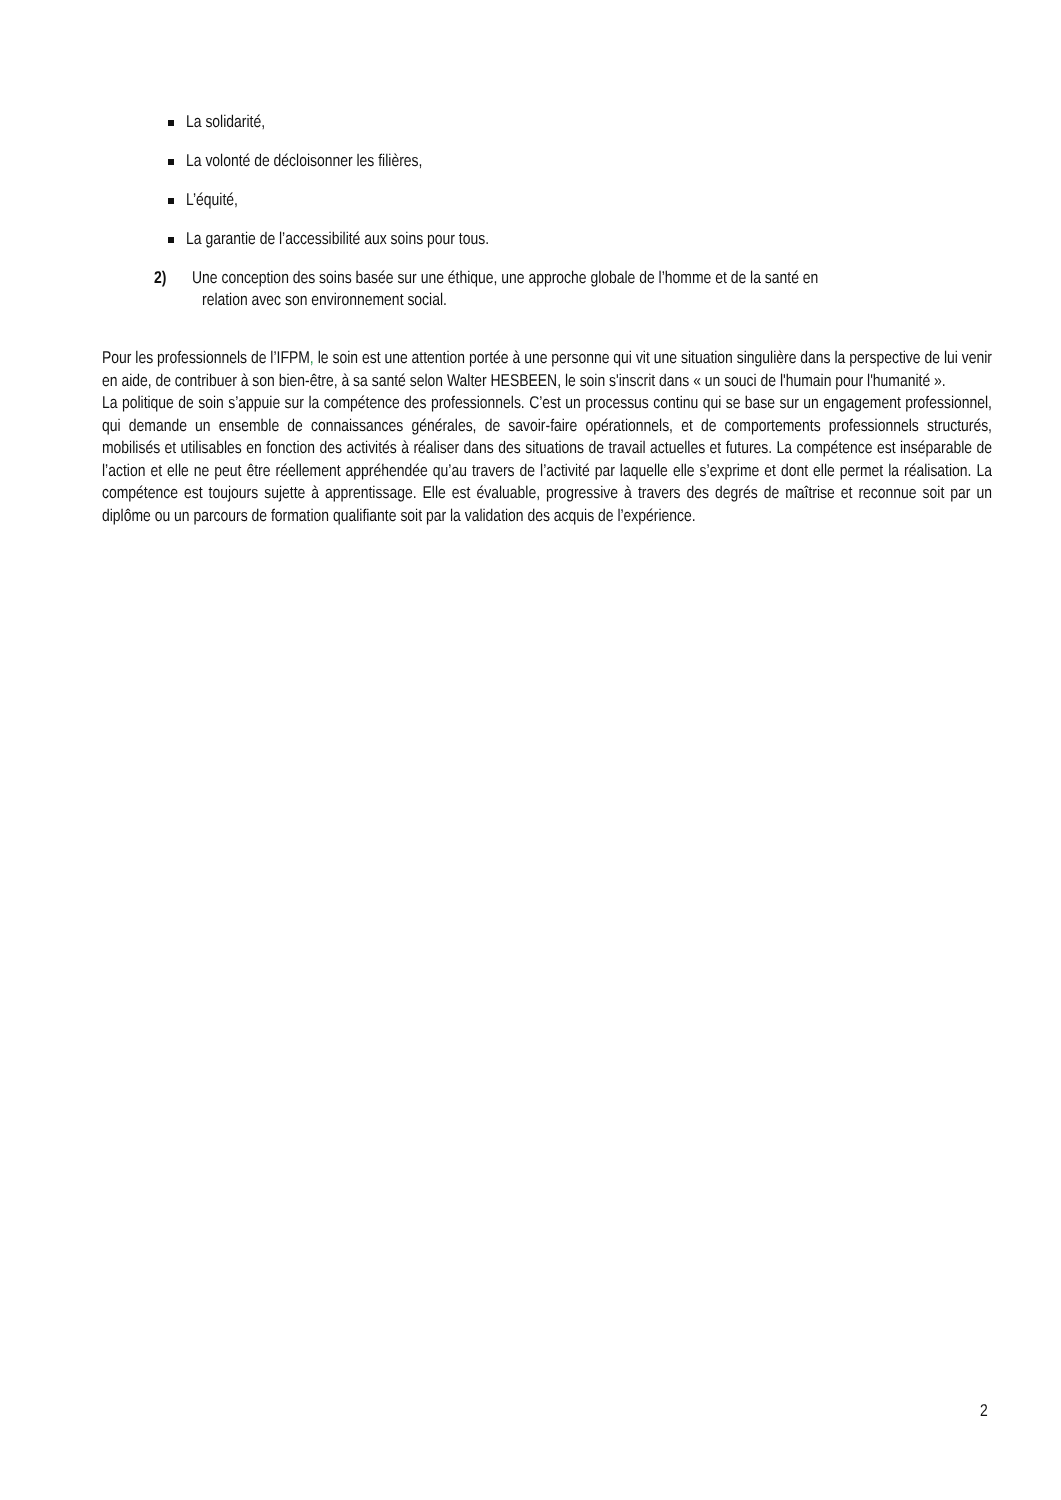La solidarité,
La volonté de décloisonner les filières,
L’équité,
La garantie de l’accessibilité aux soins pour tous.
2) Une conception des soins basée sur une éthique, une approche globale de l’homme et de la santé en
relation avec son environnement social.
Pour les professionnels de l’IFPM, le soin est une attention portée à une personne qui vit une situation singulière dans la perspective de lui venir en aide, de contribuer à son bien-être, à sa santé selon Walter HESBEEN, le soin s'inscrit dans « un souci de l'humain pour l'humanité ».
La politique de soin s’appuie sur la compétence des professionnels. C’est un processus continu qui se base sur un engagement professionnel, qui demande un ensemble de connaissances générales, de savoir-faire opérationnels, et de comportements professionnels structurés, mobilisés et utilisables en fonction des activités à réaliser dans des situations de travail actuelles et futures. La compétence est inséparable de l’action et elle ne peut être réellement appréhendée qu’au travers de l’activité par laquelle elle s’exprime et dont elle permet la réalisation. La compétence est toujours sujette à apprentissage. Elle est évaluable, progressive à travers des degrés de maîtrise et reconnue soit par un diplôme ou un parcours de formation qualifiante soit par la validation des acquis de l’expérience.
2